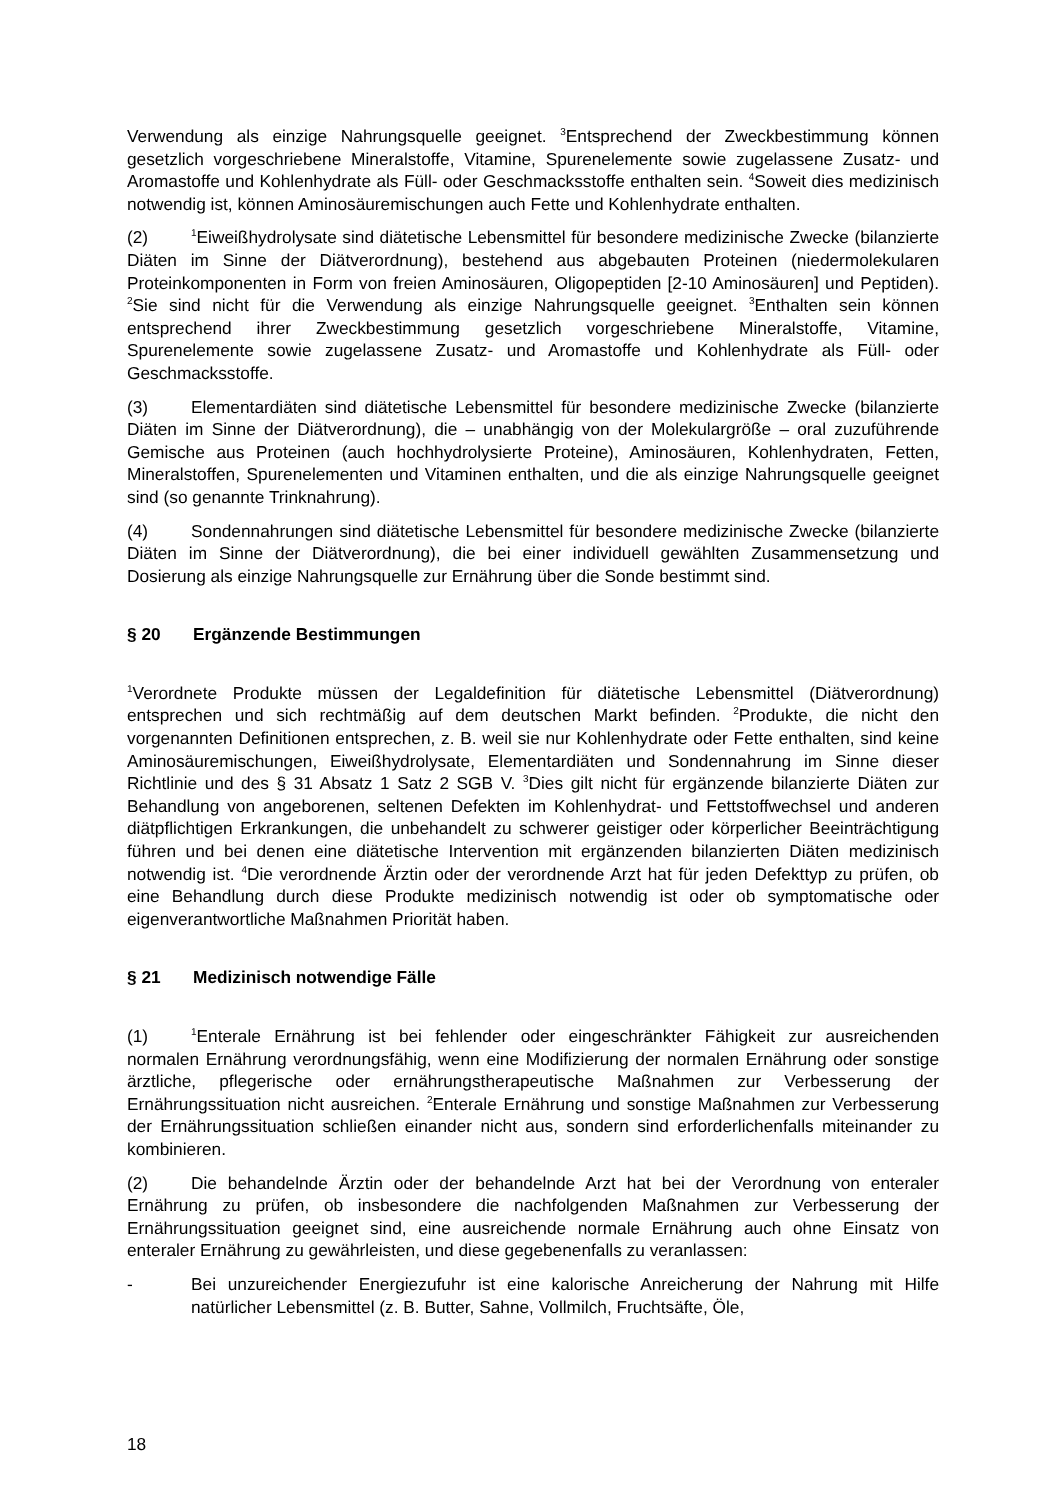Verwendung als einzige Nahrungsquelle geeignet. <sup>3</sup>Entsprechend der Zweckbestimmung können gesetzlich vorgeschriebene Mineralstoffe, Vitamine, Spurenelemente sowie zugelassene Zusatz- und Aromastoffe und Kohlenhydrate als Füll- oder Geschmacksstoffe enthalten sein. <sup>4</sup>Soweit dies medizinisch notwendig ist, können Aminosäuremischungen auch Fette und Kohlenhydrate enthalten.
(2)<sup>1</sup>Eiweißhydrolysate sind diätetische Lebensmittel für besondere medizinische Zwecke (bilanzierte Diäten im Sinne der Diätverordnung), bestehend aus abgebauten Proteinen (niedermolekularen Proteinkomponenten in Form von freien Aminosäuren, Oligopeptiden [2-10 Aminosäuren] und Peptiden). <sup>2</sup>Sie sind nicht für die Verwendung als einzige Nahrungsquelle geeignet. <sup>3</sup>Enthalten sein können entsprechend ihrer Zweckbestimmung gesetzlich vorgeschriebene Mineralstoffe, Vitamine, Spurenelemente sowie zugelassene Zusatz- und Aromastoffe und Kohlenhydrate als Füll- oder Geschmacksstoffe.
(3) Elementardiäten sind diätetische Lebensmittel für besondere medizinische Zwecke (bilanzierte Diäten im Sinne der Diätverordnung), die – unabhängig von der Molekulargröße – oral zuzuführende Gemische aus Proteinen (auch hochhydrolysierte Proteine), Aminosäuren, Kohlenhydraten, Fetten, Mineralstoffen, Spurenelementen und Vitaminen enthalten, und die als einzige Nahrungsquelle geeignet sind (so genannte Trinknahrung).
(4) Sondennahrungen sind diätetische Lebensmittel für besondere medizinische Zwecke (bilanzierte Diäten im Sinne der Diätverordnung), die bei einer individuell gewählten Zusammensetzung und Dosierung als einzige Nahrungsquelle zur Ernährung über die Sonde bestimmt sind.
§ 20 Ergänzende Bestimmungen
<sup>1</sup> Verordnete Produkte müssen der Legaldefinition für diätetische Lebensmittel (Diätverordnung) entsprechen und sich rechtmäßig auf dem deutschen Markt befinden. <sup>2</sup>Produkte, die nicht den vorgenannten Definitionen entsprechen, z. B. weil sie nur Kohlenhydrate oder Fette enthalten, sind keine Aminosäuremischungen, Eiweißhydrolysate, Elementardiäten und Sondennahrung im Sinne dieser Richtlinie und des § 31 Absatz 1 Satz 2 SGB V. <sup>3</sup>Dies gilt nicht für ergänzende bilanzierte Diäten zur Behandlung von angeborenen, seltenen Defekten im Kohlenhydrat- und Fettstoffwechsel und anderen diätpflichtigen Erkrankungen, die unbehandelt zu schwerer geistiger oder körperlicher Beeinträchtigung führen und bei denen eine diätetische Intervention mit ergänzenden bilanzierten Diäten medizinisch notwendig ist. <sup>4</sup>Die verordnende Ärztin oder der verordnende Arzt hat für jeden Defekttyp zu prüfen, ob eine Behandlung durch diese Produkte medizinisch notwendig ist oder ob symptomatische oder eigenverantwortliche Maßnahmen Priorität haben.
§ 21 Medizinisch notwendige Fälle
(1)<sup>1</sup>Enterale Ernährung ist bei fehlender oder eingeschränkter Fähigkeit zur ausreichenden normalen Ernährung verordnungsfähig, wenn eine Modifizierung der normalen Ernährung oder sonstige ärztliche, pflegerische oder ernährungstherapeutische Maßnahmen zur Verbesserung der Ernährungssituation nicht ausreichen. <sup>2</sup>Enterale Ernährung und sonstige Maßnahmen zur Verbesserung der Ernährungssituation schließen einander nicht aus, sondern sind erforderlichenfalls miteinander zu kombinieren.
(2) Die behandelnde Ärztin oder der behandelnde Arzt hat bei der Verordnung von enteraler Ernährung zu prüfen, ob insbesondere die nachfolgenden Maßnahmen zur Verbesserung der Ernährungssituation geeignet sind, eine ausreichende normale Ernährung auch ohne Einsatz von enteraler Ernährung zu gewährleisten, und diese gegebenenfalls zu veranlassen:
- Bei unzureichender Energiezufuhr ist eine kalorische Anreicherung der Nahrung mit Hilfe natürlicher Lebensmittel (z. B. Butter, Sahne, Vollmilch, Fruchtsäfte, Öle,
18